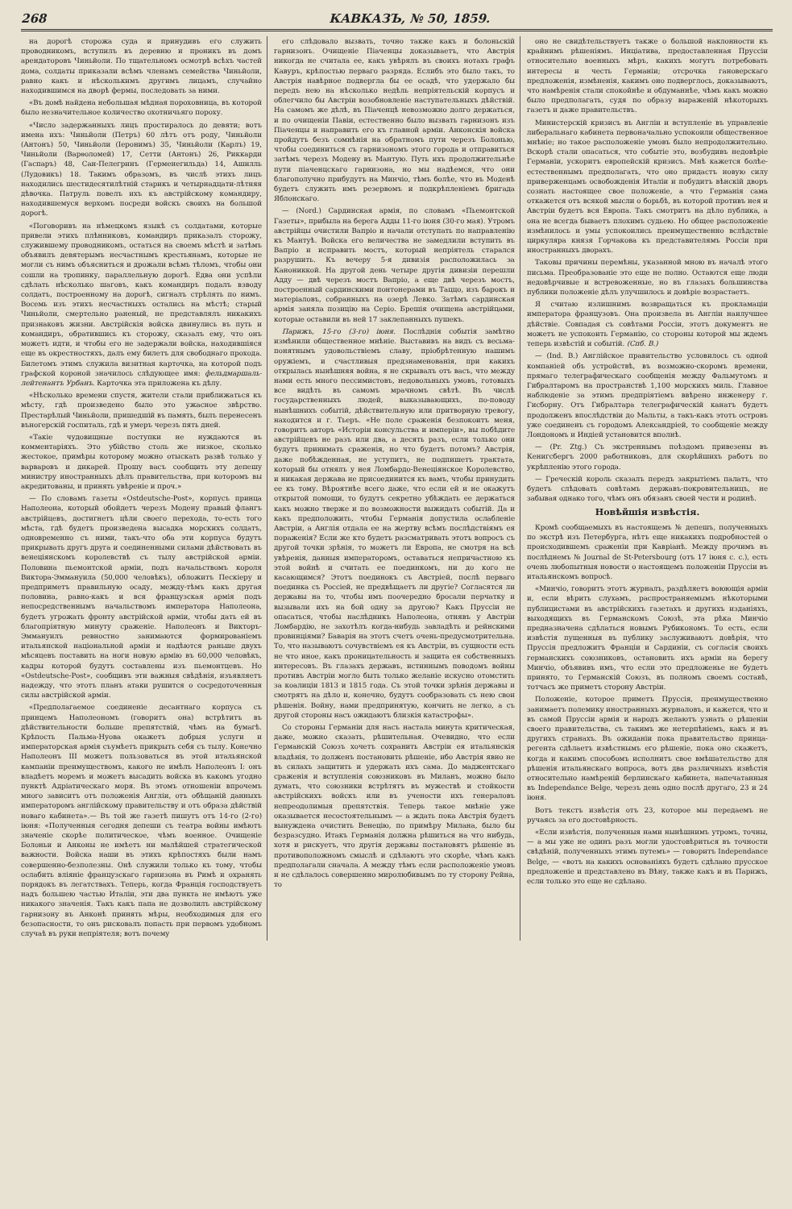268 КАВКАЗЪ, № 50, 1859.
на дорогѣ сторожа суда и принудивъ его служить проводникомъ, вступилъ въ деревню и проникъ въ домъ арендаторовъ Чиньйоли. По тщательномъ осмотрѣ всѣхъ частей дома, солдаты приказали всѣмъ членамъ семейства Чиньйоли, равно какъ и нѣсколькимъ другимъ лицамъ, случайно находившимся на дворѣ фермы, последовать за ними.
«Въ домѣ найдена небольшая мѣдная пороховница, въ которой было незначительное количество охотничьяго пороху.
«Число задержанныхъ лицъ простиралось до девяти; вотъ имена ихъ: Чиньйоли (Петръ) 60 лѣтъ отъ роду, Чиньйоли (Антонъ) 50, Чиньйоли (Іеронимъ) 35, Чиньйоли (Карлъ) 19, Чиньйоли (Варѳоломей) 17, Сетти (Антонъ) 26, Риккарди (Гаспаръ) 48, Сан-Пелегринъ (Герменегильда) 14, Ашилль (Лудовикъ) 18. Такимъ образомъ, въ числѣ этихъ лицъ находились шестидесятилѣтній старикъ и четырнадцати-лѣтняя дѣвочка. Патруль повелъ ихъ къ австрійскому командиру, находившемуся верхомъ посреди войскъ своихъ на большой дорогѣ.
«Поговоривъ на нѣмецкомъ языкѣ съ солдатами, которые привели этихъ плѣнниковъ, командиръ приказалъ сторожу, служившему проводникомъ, остаться на своемъ мѣстѣ и затѣмъ объявилъ девятерымъ несчастнымъ крестьянамъ, которые не могли съ нимъ объясниться и дрожали всѣмъ тѣломъ, чтобы они сошли на тропинку, параллельную дорогѣ. Едва они успѣли сдѣлать нѣсколько шаговъ, какъ командиръ подалъ взводу солдатъ, построенному на дорогѣ, сигналъ стрѣлять по нимъ. Восемь изъ этихъ несчастныхъ остались на мѣстѣ; старый Чиньйоли, смертельно раненый, не представлялъ никакихъ признаковъ жизни. Австрійскія войска двинулись въ путь и командиръ, обратившись къ сторожу, сказалъ ему, что онъ можетъ идти, и чтобы его не задержали войска, находившіяся еще въ окрестностяхъ, далъ ему билетъ для свободнаго прохода. Билетомъ этимъ служила визитная карточка, на которой подъ графской короной значилось слѣдующее имя: фельдмаршаль-лейтенантъ Урбанъ. Карточка эта приложена къ дѣлу.
«Нѣсколько времени спустя, жители стали приближаться къ мѣсту, гдѣ произведено было это ужасное звѣрство. Престарѣлый Чиньйоли, пришедшій въ память, былъ перенесенъ въногерскій госпиталь, гдѣ и умеръ черезъ пять дней.
«Такіе чудовищные поступки не нуждаются въ комментаріяхъ. Это убійство столь же низкое, сколько жестокое, примѣры которому можно отыскать развѣ только у варваровъ и дикарей. Прошу васъ сообщить эту депешу министру иностранныхъ дѣлъ правительства, при которомъ вы акредитованы, и принять увѣреніе и проч.»
— По словамъ газеты «Ostdeutsche-Post», корпусъ принца Наполеона, который обойдетъ черезъ Модену правый флангъ австрійцевъ, достигнетъ цѣли своего перехода, то-есть того мѣста, гдѣ будетъ произведена высадка морскихъ солдатъ, одновременно съ ними, такъ-что оба эти корпуса будутъ прикрывать другъ друга и соединенными силами дѣйствовать въ венеціянскомъ королевствѣ съ тылу австрійской арміи. Половина пьемонтской арміи, подъ начальствомъ короля Виктора-Эммануила (50,000 человѣкъ), обложитъ Пескіеру и предприметъ правильную осаду, между-тѣмъ какъ другая половина, равно-какъ и вся французская армія подъ непосредственнымъ начальствомъ императора Наполеона, будетъ угрожать фронту австрійской арміи, чтобы дать ей въ благопріятную минуту сраженіе. Наполеонъ и Викторъ-Эммануилъ ревностно занимаются формированіемъ итальянской національной арміи и надѣются раньше двухъ мѣсяцевъ поставить на ноги новую армію въ 60,000 человѣкъ, кадры которой будутъ составлены изъ пьемонтцевъ. Но «Ostdeutsche-Post», сообщивъ эти важныя свѣдѣнія, изъявляетъ надежду, что этотъ планъ атаки рушится о сосредоточенныя силы австрійской арміи.
«Предполагаемое соединеніе десантнаго корпуса съ принцемъ Наполеономъ (говоритъ она) встрѣтитъ въ дѣйствительности больше препятствій, чѣмъ на бумагѣ. Крѣпость Пальма-Нуова окажетъ добрыя услуги и императорская армія съумѣетъ прикрыть себя съ тылу. Конечно Наполеонъ III можетъ пользоваться въ этой итальянской кампаніи преимуществомъ, какого не имѣлъ Наполеонъ I: онъ владѣетъ моремъ и можетъ высадить войска въ какомъ угодно пунктѣ Адріатическаго моря. Въ этомъ отношеніи впрочемъ много зависитъ отъ положенія Англіи, отъ обѣщаній данныхъ императоромъ англійскому правительству и отъ образа дѣйствій новаго кабинета».— Въ той же газетѣ пишутъ отъ 14-го (2-го) іюня: «Полученныя сегодня депеши съ театра войны имѣютъ значеніе скорѣе политическое, чѣмъ военное. Очищеніе Болоньи и Анконы не имѣетъ ни малѣйшей стратегической важности. Войска наши въ этихъ крѣпостяхъ были намъ совершенно-безполезны. Онѣ служили только къ тому, чтобы ослабить вліяніе французскаго гарнизона въ Римѣ и охранять порядокъ въ легатствахъ. Теперь, когда Франція господствуетъ надъ большею частью Италіи, эти два пункта не имѣютъ уже никакого значенія. Такъ какъ папа не дозволилъ австрійскому гарнизону въ Анконѣ принять мѣры, необходимыя для его безопасности, то онъ рисковалъ попасть при первомъ удобномъ случаѣ въ руки непріятеля; вотъ почему
его слѣдовало вызвать, точно также какъ и болоньскій гарнизонъ. Очищеніе Піаченцы доказываетъ, что Австрія никогда не считала ее, какъ увѣрялъ въ своихъ нотахъ графъ Кавуръ, крѣпостью перваго разряда. Еслибъ это было такъ, то Австрія навѣрное подвергла бы ее осадѣ, что удержало бы передъ нею на нѣсколько недѣль непріятельскій корпусъ и облегчило бы Австріи возобновленіе наступательныхъ дѣйствій. На самомъ же дѣлѣ, въ Піаченцѣ невозможно долго держаться, и по очищеніи Павіи, естественно было вызвать гарнизонъ изъ Піаченцы и направить его къ главной арміи. Анконскія войска пройдутъ безъ сомнѣнія на обратномъ пути черезъ Болонью, чтобы соединиться съ гарнизономъ этого города и отправиться затѣмъ черезъ Модену въ Мантую. Путь ихъ продолжительнѣе пути піаченцскаго гарнизона, но мы надѣемся, что они благополучно прибудутъ на Минчіо, тѣмъ болѣе, что въ Моденѣ будетъ служить имъ резервомъ и подкрѣпленіемъ бригада Яблонскаго.
— (Nord.) Сардинская армія, по словамъ «Пьемонтской Газеты», прибыла на берега Адды 11-го іюня (30-го мая). Утромъ австрійцы очистили Вапріо и начали отступать по направленію къ Мантуѣ. Войска его величества не замедлили вступить въ Вапріо и исправить мостъ, который непріятель старался разрушить. Къ вечеру 5-я дивизія расположилась за Канониккой. На другой день четыре другія дивизіи перешли Адду — двѣ черезъ мостъ Вапріо, а еще двѣ черезъ мостъ, построенный сардинскими понтонерами въ Таццо, изъ барокъ и матеріаловъ, собранныхъ на озерѣ Левко. Затѣмъ сардинская армія заняла позицію на Серіо. Брешія очищена австрійцами, которые оставили въ ней 17 заклепанныхъ пушекъ.
Парижъ, 15-го (3-го) іюня. Послѣднія событія замѣтно измѣнили общественное мнѣніе. Выставивъ на видъ съ весьма-понятнымъ удовольствіемъ славу, пріобрѣтенную нашимъ оружіемъ, и счастливыя предзнаменованія, при какихъ открылась нынѣшняя война, я не скрывалъ отъ васъ, что между нами есть много пессимистовъ, недовольныхъ умовъ, готовыхъ все видѣть въ самомъ мрачномъ свѣтѣ. Въ числѣ государственныхъ людей, выказывающихъ, по-поводу нынѣшнихъ событій, дѣйствительную или притворную тревогу, находится и г. Тьеръ. «Не поле сраженія безпокоитъ меня, говоритъ авторъ «Исторіи консульства и имперіи», вы побѣдите австрійцевъ не разъ или два, а десять разъ, если только они будутъ принимать сраженія, но что будетъ потомъ? Австрія, даже побѣжденная, не уступитъ, не подпишетъ трактата, который бы отнялъ у нея Ломбардо-Венеціянское Королевство, и никакая держава не присоединится къ вамъ, чтобы принудить ее къ тому. Вѣроятнѣе всего даже, что если ей и не окажутъ открытой помощи, то будутъ секретно убѣждать ее держаться какъ можно тверже и по возможности выжидать событій. Да и какъ предположить, чтобы Германія допустила ослабленіе Австріи, а Англія отдала ее на жертву всѣмъ послѣдствіямъ ея пораженія? Если же кто будетъ разсматривать этотъ вопросъ съ другой точки зрѣнія, то можетъ ли Европа, не смотря на всѣ увѣренія, данныя императоромъ, оставаться непричастною къ этой войнѣ и считать ее поединкомъ, ни до кого не касающимся? Этотъ поединокъ съ Австріей, послѣ перваго поединка съ Россіей, не предвѣщаетъ ли другіе? Согласятся ли державы на то, чтобы имъ поочередно бросали перчатку и вызывали ихъ на бой одну за другою? Какъ Пруссіи не опасаться, чтобы наслѣдникъ Наполеона, отнявъ у Австріи Ломбардію, не захотѣлъ когда-нибудь завладѣть и рейнскими провинціями? Баварія на этотъ счетъ очень-предусмотрительна. То, что называютъ сочувствіемъ ея къ Австріи, въ сущности есть не что иное, какъ проницательность и защита ея собственныхъ интересовъ. Въ глазахъ державъ, истиннымъ поводомъ войны противъ Австріи могло быть только желаніе искусно отомстить за коалиціи 1813 и 1815 года. Съ этой точки зрѣнія державы и смотрятъ на дѣло и, конечно, будутъ сообразовать съ нею свои рѣшенія. Войну, нами предпринятую, кончить не легко, а съ другой стороны насъ ожидаютъ близкія катастрофы».
Со стороны Германіи для насъ настала минута критическая, даже, можно сказать, рѣшительная. Очевидно, что если Германскій Союзъ хочетъ сохранить Австріи ея итальянскія владѣнія, то долженъ постановить рѣшеніе, ибо Австрія явно не въ силахъ защитить и удержать ихъ сама. До маджентскаго сраженія и вступленія союзниковъ въ Миланъ, можно было думать, что союзники встрѣтятъ въ мужествѣ и стойкости австрійскихъ войскъ или въ учености ихъ генераловъ непреодолимыя препятствія. Теперь такое мнѣніе уже оказывается несостоятельнымъ — а ждать пока Австрія будетъ вынуждена очистить Венецію, по примѣру Милана, было бы безразсудно. Итакъ Германія должна рѣшиться на что нибудь, хотя и рискуетъ, что другія державы постановятъ рѣшеніе въ противоположномъ смыслѣ и сдѣлаютъ это скорѣе, чѣмъ какъ предполагали сначала. А между тѣмъ если расположеніе умовъ и не сдѣлалось совершенно миролюбивымъ по ту сторону Рейна, то
оно не свидѣтельствуетъ также о большой наклонности къ крайнимъ рѣшеніямъ. Инціатива, предоставленная Пруссіи относительно военныхъ мѣръ, какихъ могутъ потребовать интересы и честь Германіи; отсрочка гановерскаго предложенія, измѣненія, какимъ оно подверглось, доказываютъ, что намѣренія стали спокойнѣе и обдуманнѣе, чѣмъ какъ можно было предполагать, судя по образу выраженій нѣкоторыхъ газетъ и даже правительствъ.
Министерскій кризисъ въ Англіи и вступленіе въ управленіе либеральнаго кабинета первоначально успокоили общественное мнѣніе; но такое расположеніе умовъ было непродолжительно. Вскорѣ стали опасаться, что событіе это, возбудивъ недовѣріе Германіи, ускоритъ европейскій кризисъ. Мнѣ кажется болѣе-естественнымъ предполагать, что оно придастъ новую силу приверженцамъ освобожденія Италіи и побудитъ вѣнскій дворъ сознать настоящее свое положеніе, а что Германія сама откажется отъ всякой мысли о борьбѣ, въ которой противъ нея и Австріи будетъ вся Европа. Такъ смотритъ на дѣло публика, а она не всегда бываетъ плохимъ судьею. Но общее расположеніе измѣнилось и умы успокоились преимущественно вслѣдствіе циркуляра князя Горчакова къ представителямъ Россіи при иностранныхъ дворахъ.
Таковы причины перемѣны, указанной мною въ началѣ этого письма. Преобразованіе это еще не полно. Остаются еще люди недовѣрчивые и встревоженные, но въ глазахъ большинства публики положеніе дѣлъ улучшилось и довѣріе возрастаетъ.
Я считаю излишнимъ возвращаться къ прокламаціи императора французовъ. Она произвела въ Англіи наилучшее дѣйствіе. Совпадая съ совѣтами Россіи, этотъ документъ не можетъ не успокоить Германію, со стороны которой мы ждемъ теперь извѣстій и событій. (Спб. В.)
— (Ind. B.) Англійское правительство условилось съ одной компаніей объ устройствѣ, въ возможно-скоромъ времени, прямаго телеграфическаго сообщенія между Фальмутомъ и Гибралтаромъ на пространствѣ 1,100 морскихъ миль. Главное наблюденіе за этимъ предпріятіемъ ввѣрено инженеру г. Гисборну. Отъ Гибралтара телеграфическій канатъ будетъ продолженъ впослѣдствіи до Мальты, а такъ-какъ этотъ островъ уже соединенъ съ городомъ Александріей, то сообщеніе между Лондономъ и Индіей установится вполнѣ.
— (Pr. Ztg.) Съ экстреннымъ поѣздомъ привезены въ Кенигсбергъ 2000 работниковъ, для скорѣйшихъ работъ по укрѣпленію этого города.
— Греческій король сказалъ передъ закрытіемъ палатъ, что будетъ слѣдовать совѣтамъ державъ-покровительницъ, не забывая однако того, чѣмъ онъ обязанъ своей чести и родинѣ.
Новѣйшія извѣстія.
Кромѣ сообщаемыхъ въ настоящемъ № депешъ, полученныхъ по экстрѣ изъ Петербурга, нѣтъ еще никакихъ подробностей о происходившемъ сраженіи при Кавріанѣ. Между прочимъ въ послѣднемъ № Journal de St-Petersbourg (отъ 17 іюня с. с.), есть очень любопытныя новости о настоящемъ положеніи Пруссіи въ итальянскомъ вопросѣ.
«Минчіо, говоритъ этотъ журналъ, раздѣляетъ воюющія арміи и, если вѣрить слухамъ, распространяемымъ нѣкоторыми публицистами въ австрійскихъ газетахъ и другихъ изданіяхъ, выходящихъ въ Германскомъ Союзѣ, эта рѣка Минчіо предназначена сдѣлаться новымъ Рубикономъ. То есть, если извѣстія пущенныя въ публику заслуживаютъ довѣрія, что Пруссія предложитъ Франціи и Сардиніи, съ согласія своихъ германскихъ союзниковъ, остановить ихъ арміи на берегу Минчіо, объявивъ имъ, что если это предложенье не будетъ принято, то Германскій Союзъ, въ полномъ своемъ составѣ, тотчасъ же приметъ сторону Австріи.
Положеніе, которое приметъ Пруссія, преимущественно занимаетъ полемику иностранныхъ журналовъ, и кажется, что и въ самой Пруссіи армія и народъ желаютъ узнать о рѣшеніи своего правительства, съ такимъ же нетерпѣніемъ, какъ и въ другихъ странахъ. Въ ожиданіи пока правительство принца-регента сдѣлаетъ извѣстнымъ его рѣшеніе, пока оно скажетъ, когда и какимъ способомъ исполнитъ свое вмѣшательство для рѣшенія итальянскаго вопроса, вотъ два различныхъ извѣстія относительно намѣреній берлинскаго кабинета, напечатанныя въ Independance Belge, черезъ день одно послѣ другаго, 23 и 24 іюня.
Вотъ текстъ извѣстія отъ 23, которое мы передаемъ не ручаясь за его достовѣрность.
«Если извѣстія, полученныя нами нынѣшнимъ утромъ, точны, — а мы уже не одинъ разъ могли удостовѣриться въ точности свѣдѣній, полученныхъ этимъ путемъ» — говоритъ Independance Belge, — «вотъ на какихъ основаніяхъ будетъ сдѣлано прусское предложеніе и представлено въ Вѣну, также какъ и въ Парижъ, если только это еще не сдѣлано.